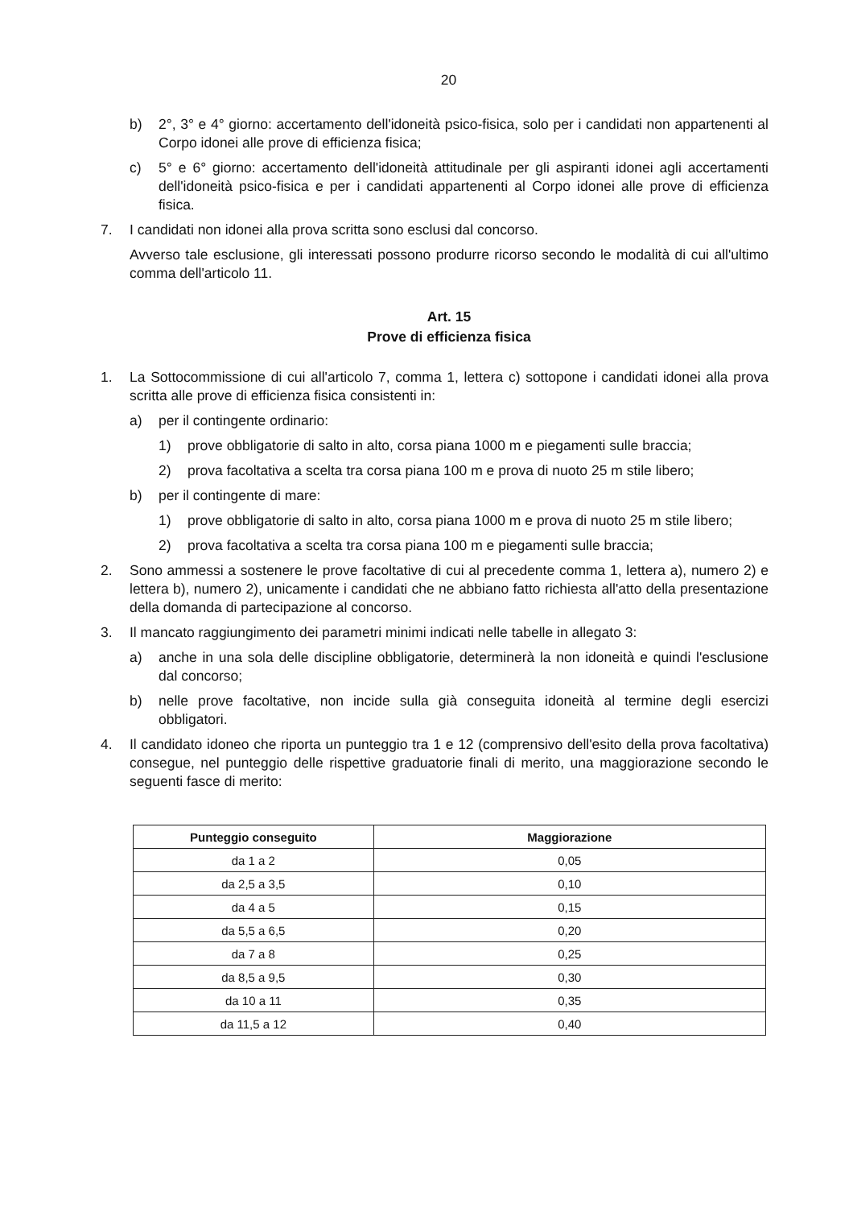20
b) 2°, 3° e 4° giorno: accertamento dell'idoneità psico-fisica, solo per i candidati non appartenenti al Corpo idonei alle prove di efficienza fisica;
c) 5° e 6° giorno: accertamento dell'idoneità attitudinale per gli aspiranti idonei agli accertamenti dell'idoneità psico-fisica e per i candidati appartenenti al Corpo idonei alle prove di efficienza fisica.
7. I candidati non idonei alla prova scritta sono esclusi dal concorso.
Avverso tale esclusione, gli interessati possono produrre ricorso secondo le modalità di cui all'ultimo comma dell'articolo 11.
Art. 15
Prove di efficienza fisica
1. La Sottocommissione di cui all'articolo 7, comma 1, lettera c) sottopone i candidati idonei alla prova scritta alle prove di efficienza fisica consistenti in:
a) per il contingente ordinario:
1) prove obbligatorie di salto in alto, corsa piana 1000 m e piegamenti sulle braccia;
2) prova facoltativa a scelta tra corsa piana 100 m e prova di nuoto 25 m stile libero;
b) per il contingente di mare:
1) prove obbligatorie di salto in alto, corsa piana 1000 m e prova di nuoto 25 m stile libero;
2) prova facoltativa a scelta tra corsa piana 100 m e piegamenti sulle braccia;
2. Sono ammessi a sostenere le prove facoltative di cui al precedente comma 1, lettera a), numero 2) e lettera b), numero 2), unicamente i candidati che ne abbiano fatto richiesta all'atto della presentazione della domanda di partecipazione al concorso.
3. Il mancato raggiungimento dei parametri minimi indicati nelle tabelle in allegato 3:
a) anche in una sola delle discipline obbligatorie, determinerà la non idoneità e quindi l'esclusione dal concorso;
b) nelle prove facoltative, non incide sulla già conseguita idoneità al termine degli esercizi obbligatori.
4. Il candidato idoneo che riporta un punteggio tra 1 e 12 (comprensivo dell'esito della prova facoltativa) consegue, nel punteggio delle rispettive graduatorie finali di merito, una maggiorazione secondo le seguenti fasce di merito:
| Punteggio conseguito | Maggiorazione |
| --- | --- |
| da 1 a 2 | 0,05 |
| da 2,5 a 3,5 | 0,10 |
| da 4 a 5 | 0,15 |
| da 5,5 a 6,5 | 0,20 |
| da 7 a 8 | 0,25 |
| da 8,5 a 9,5 | 0,30 |
| da 10 a 11 | 0,35 |
| da 11,5 a 12 | 0,40 |